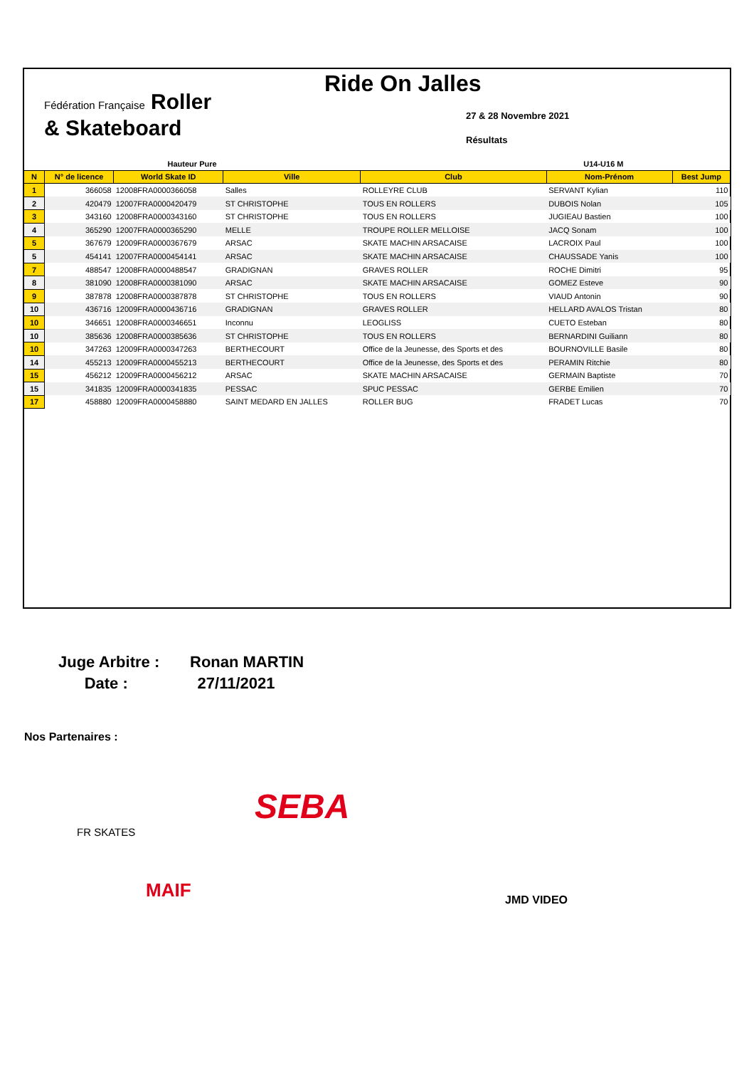Fédération Française Roller
& Skateboard
Ride On Jalles
27 & 28 Novembre 2021
Résultats
| Hauteur Pure | | | | U14-U16 M | | |
| --- | --- | --- | --- | --- | --- | --- |
| N | N° de licence | World Skate ID | Ville | Club | Nom-Prénom | Best Jump |
| 1 | 366058 | 12008FRA0000366058 | Salles | ROLLEYRE CLUB | SERVANT Kylian | 110 |
| 2 | 420479 | 12007FRA0000420479 | ST CHRISTOPHE | TOUS EN ROLLERS | DUBOIS Nolan | 105 |
| 3 | 343160 | 12008FRA0000343160 | ST CHRISTOPHE | TOUS EN ROLLERS | JUGIEAU Bastien | 100 |
| 4 | 365290 | 12007FRA0000365290 | MELLE | TROUPE ROLLER MELLOISE | JACQ Sonam | 100 |
| 5 | 367679 | 12009FRA0000367679 | ARSAC | SKATE MACHIN ARSACAISE | LACROIX Paul | 100 |
| 5 | 454141 | 12007FRA0000454141 | ARSAC | SKATE MACHIN ARSACAISE | CHAUSSADE Yanis | 100 |
| 7 | 488547 | 12008FRA0000488547 | GRADIGNAN | GRAVES ROLLER | ROCHE Dimitri | 95 |
| 8 | 381090 | 12008FRA0000381090 | ARSAC | SKATE MACHIN ARSACAISE | GOMEZ Esteve | 90 |
| 9 | 387878 | 12008FRA0000387878 | ST CHRISTOPHE | TOUS EN ROLLERS | VIAUD Antonin | 90 |
| 10 | 436716 | 12009FRA0000436716 | GRADIGNAN | GRAVES ROLLER | HELLARD AVALOS Tristan | 80 |
| 10 | 346651 | 12008FRA0000346651 | Inconnu | LEOGLISS | CUETO Esteban | 80 |
| 10 | 385636 | 12008FRA0000385636 | ST CHRISTOPHE | TOUS EN ROLLERS | BERNARDINI Guiliann | 80 |
| 10 | 347263 | 12009FRA0000347263 | BERTHECOURT | Office de la Jeunesse, des Sports et des | BOURNOVILLE Basile | 80 |
| 14 | 455213 | 12009FRA0000455213 | BERTHECOURT | Office de la Jeunesse, des Sports et des | PERAMIN Ritchie | 80 |
| 15 | 456212 | 12009FRA0000456212 | ARSAC | SKATE MACHIN ARSACAISE | GERMAIN Baptiste | 70 |
| 15 | 341835 | 12009FRA0000341835 | PESSAC | SPUC PESSAC | GERBE Emilien | 70 |
| 17 | 458880 | 12009FRA0000458880 | SAINT MEDARD EN JALLES | ROLLER BUG | FRADET Lucas | 70 |
Juge Arbitre : Ronan MARTIN
Date : 27/11/2021
Nos Partenaires :
FR SKATES
SEBA
MAIF JMD VIDEO